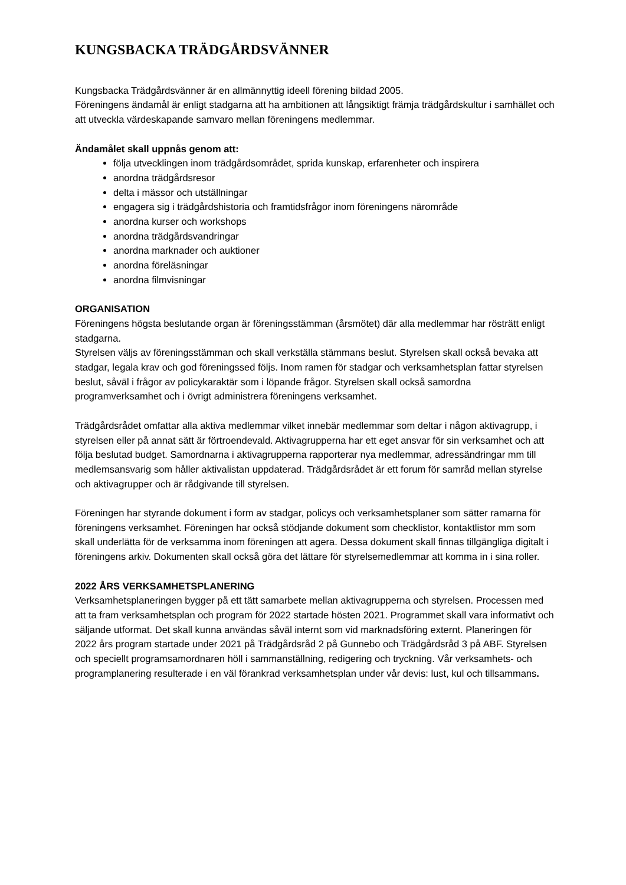KUNGSBACKA TRÄDGÅRDSVÄNNER
Kungsbacka Trädgårdsvänner är en allmännyttig ideell förening bildad 2005.
Föreningens ändamål är enligt stadgarna att ha ambitionen att långsiktigt främja trädgårdskultur i samhället och att utveckla värdeskapande samvaro mellan föreningens medlemmar.
Ändamålet skall uppnås genom att:
följa utvecklingen inom trädgårdsområdet, sprida kunskap, erfarenheter och inspirera
anordna trädgårdsresor
delta i mässor och utställningar
engagera sig i trädgårdshistoria och framtidsfrågor inom föreningens närområde
anordna kurser och workshops
anordna trädgårdsvandringar
anordna marknader och auktioner
anordna föreläsningar
anordna filmvisningar
ORGANISATION
Föreningens högsta beslutande organ är föreningsstämman (årsmötet) där alla medlemmar har rösträtt enligt stadgarna.
Styrelsen väljs av föreningsstämman och skall verkställa stämmans beslut. Styrelsen skall också bevaka att stadgar, legala krav och god föreningssed följs. Inom ramen för stadgar och verksamhetsplan fattar styrelsen beslut, såväl i frågor av policykaraktär som i löpande frågor. Styrelsen skall också samordna programverksamhet och i övrigt administrera föreningens verksamhet.
Trädgårdsrådet omfattar alla aktiva medlemmar vilket innebär medlemmar som deltar i någon aktivagrupp, i styrelsen eller på annat sätt är förtroendevald. Aktivagrupperna har ett eget ansvar för sin verksamhet och att följa beslutad budget. Samordnarna i aktivagrupperna rapporterar nya medlemmar, adressändringar mm till medlemsansvarig som håller aktivalistan uppdaterad. Trädgårdsrådet är ett forum för samråd mellan styrelse och aktivagrupper och är rådgivande till styrelsen.
Föreningen har styrande dokument i form av stadgar, policys och verksamhetsplaner som sätter ramarna för föreningens verksamhet. Föreningen har också stödjande dokument som checklistor, kontaktlistor mm som skall underlätta för de verksamma inom föreningen att agera. Dessa dokument skall finnas tillgängliga digitalt i föreningens arkiv. Dokumenten skall också göra det lättare för styrelsemedlemmar att komma in i sina roller.
2022 ÅRS VERKSAMHETSPLANERING
Verksamhetsplaneringen bygger på ett tätt samarbete mellan aktivagrupperna och styrelsen. Processen med att ta fram verksamhetsplan och program för 2022 startade hösten 2021. Programmet skall vara informativt och säljande utformat. Det skall kunna användas såväl internt som vid marknadsföring externt. Planeringen för 2022 års program startade under 2021 på Trädgårdsråd 2 på Gunnebo och Trädgårdsråd 3 på ABF. Styrelsen och speciellt programsamordnaren höll i sammanställning, redigering och tryckning. Vår verksamhets- och programplanering resulterade i en väl förankrad verksamhetsplan under vår devis: lust, kul och tillsammans.